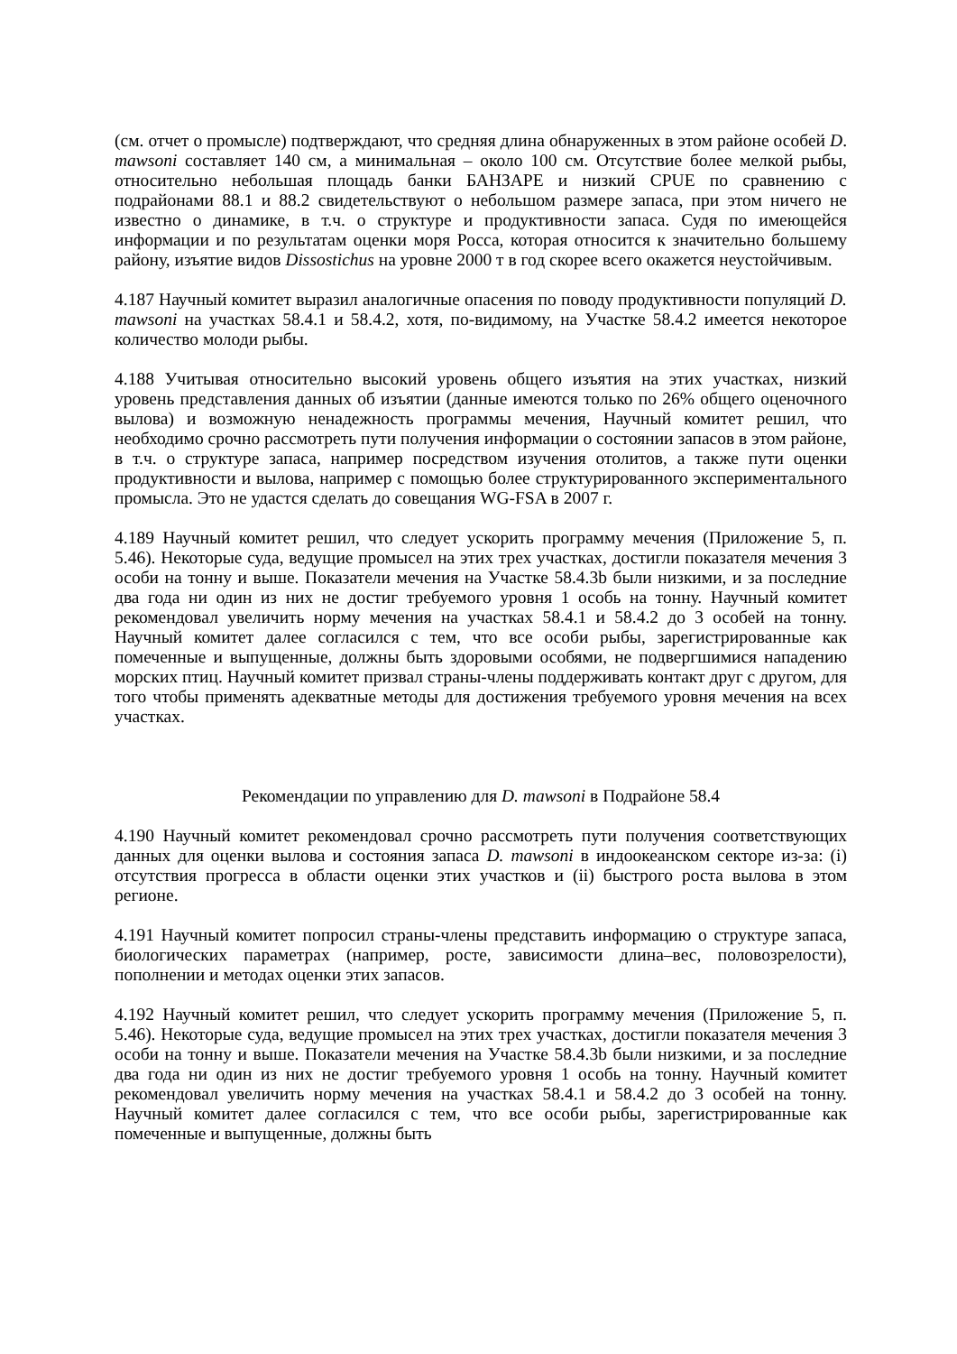(см. отчет о промысле) подтверждают, что средняя длина обнаруженных в этом районе особей D. mawsoni составляет 140 см, а минимальная – около 100 см. Отсутствие более мелкой рыбы, относительно небольшая площадь банки БАНЗАРЕ и низкий CPUE по сравнению с подрайонами 88.1 и 88.2 свидетельствуют о небольшом размере запаса, при этом ничего не известно о динамике, в т.ч. о структуре и продуктивности запаса. Судя по имеющейся информации и по результатам оценки моря Росса, которая относится к значительно большему району, изъятие видов Dissostichus на уровне 2000 т в год скорее всего окажется неустойчивым.
4.187 Научный комитет выразил аналогичные опасения по поводу продуктивности популяций D. mawsoni на участках 58.4.1 и 58.4.2, хотя, по-видимому, на Участке 58.4.2 имеется некоторое количество молоди рыбы.
4.188 Учитывая относительно высокий уровень общего изъятия на этих участках, низкий уровень представления данных об изъятии (данные имеются только по 26% общего оценочного вылова) и возможную ненадежность программы мечения, Научный комитет решил, что необходимо срочно рассмотреть пути получения информации о состоянии запасов в этом районе, в т.ч. о структуре запаса, например посредством изучения отолитов, а также пути оценки продуктивности и вылова, например с помощью более структурированного экспериментального промысла. Это не удастся сделать до совещания WG-FSA в 2007 г.
4.189 Научный комитет решил, что следует ускорить программу мечения (Приложение 5, п. 5.46). Некоторые суда, ведущие промысел на этих трех участках, достигли показателя мечения 3 особи на тонну и выше. Показатели мечения на Участке 58.4.3b были низкими, и за последние два года ни один из них не достиг требуемого уровня 1 особь на тонну. Научный комитет рекомендовал увеличить норму мечения на участках 58.4.1 и 58.4.2 до 3 особей на тонну. Научный комитет далее согласился с тем, что все особи рыбы, зарегистрированные как помеченные и выпущенные, должны быть здоровыми особями, не подвергшимися нападению морских птиц. Научный комитет призвал страны-члены поддерживать контакт друг с другом, для того чтобы применять адекватные методы для достижения требуемого уровня мечения на всех участках.
Рекомендации по управлению для D. mawsoni в Подрайоне 58.4
4.190 Научный комитет рекомендовал срочно рассмотреть пути получения соответствующих данных для оценки вылова и состояния запаса D. mawsoni в индоокеанском секторе из-за: (i) отсутствия прогресса в области оценки этих участков и (ii) быстрого роста вылова в этом регионе.
4.191 Научный комитет попросил страны-члены представить информацию о структуре запаса, биологических параметрах (например, росте, зависимости длина–вес, половозрелости), пополнении и методах оценки этих запасов.
4.192 Научный комитет решил, что следует ускорить программу мечения (Приложение 5, п. 5.46). Некоторые суда, ведущие промысел на этих трех участках, достигли показателя мечения 3 особи на тонну и выше. Показатели мечения на Участке 58.4.3b были низкими, и за последние два года ни один из них не достиг требуемого уровня 1 особь на тонну. Научный комитет рекомендовал увеличить норму мечения на участках 58.4.1 и 58.4.2 до 3 особей на тонну. Научный комитет далее согласился с тем, что все особи рыбы, зарегистрированные как помеченные и выпущенные, должны быть